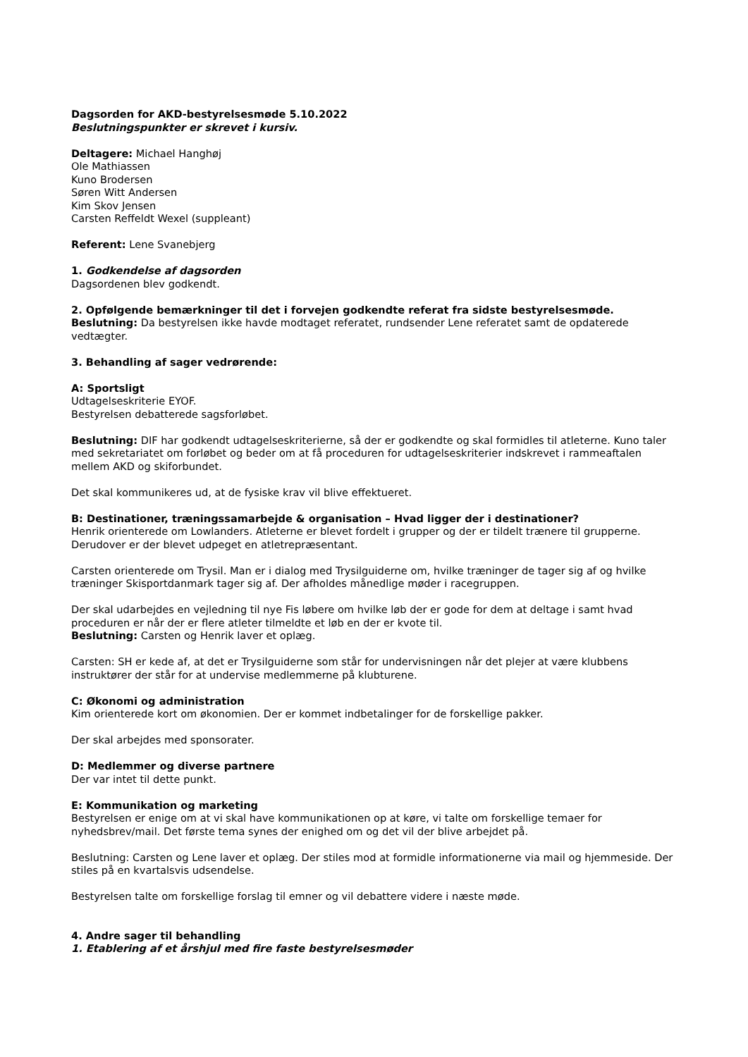Dagsorden for AKD-bestyrelsesmøde 5.10.2022
Beslutningspunkter er skrevet i kursiv.
Deltagere: Michael Hanghøj
Ole Mathiassen
Kuno Brodersen
Søren Witt Andersen
Kim Skov Jensen
Carsten Reffeldt Wexel (suppleant)
Referent: Lene Svanebjerg
1. Godkendelse af dagsorden
Dagsordenen blev godkendt.
2. Opfølgende bemærkninger til det i forvejen godkendte referat fra sidste bestyrelsesmøde.
Beslutning: Da bestyrelsen ikke havde modtaget referatet, rundsender Lene referatet samt de opdaterede vedtægter.
3. Behandling af sager vedrørende:
A: Sportsligt
Udtagelseskriterie EYOF.
Bestyrelsen debatterede sagsforløbet.
Beslutning: DIF har godkendt udtagelseskriterierne, så der er godkendte og skal formidles til atleterne. Kuno taler med sekretariatet om forløbet og beder om at få proceduren for udtagelseskriterier indskrevet i rammeaftalen mellem AKD og skiforbundet.
Det skal kommunikeres ud, at de fysiske krav vil blive effektueret.
B: Destinationer, træningssamarbejde & organisation – Hvad ligger der i destinationer?
Henrik orienterede om Lowlanders. Atleterne er blevet fordelt i grupper og der er tildelt trænere til grupperne. Derudover er der blevet udpeget en atletrepræsentant.
Carsten orienterede om Trysil. Man er i dialog med Trysilguiderne om, hvilke træninger de tager sig af og hvilke træninger Skisportdanmark tager sig af. Der afholdes månedlige møder i racegruppen.
Der skal udarbejdes en vejledning til nye Fis løbere om hvilke løb der er gode for dem at deltage i samt hvad proceduren er når der er flere atleter tilmeldte et løb en der er kvote til.
Beslutning: Carsten og Henrik laver et oplæg.
Carsten: SH er kede af, at det er Trysilguiderne som står for undervisningen når det plejer at være klubbens instruktører der står for at undervise medlemmerne på klubturene.
C: Økonomi og administration
Kim orienterede kort om økonomien. Der er kommet indbetalinger for de forskellige pakker.
Der skal arbejdes med sponsorater.
D: Medlemmer og diverse partnere
Der var intet til dette punkt.
E: Kommunikation og marketing
Bestyrelsen er enige om at vi skal have kommunikationen op at køre, vi talte om forskellige temaer for nyhedsbrev/mail. Det første tema synes der enighed om og det vil der blive arbejdet på.
Beslutning: Carsten og Lene laver et oplæg. Der stiles mod at formidle informationerne via mail og hjemmeside. Der stiles på en kvartalsvis udsendelse.
Bestyrelsen talte om forskellige forslag til emner og vil debattere videre i næste møde.
4. Andre sager til behandling
1. Etablering af et årshjul med fire faste bestyrelsesmøder